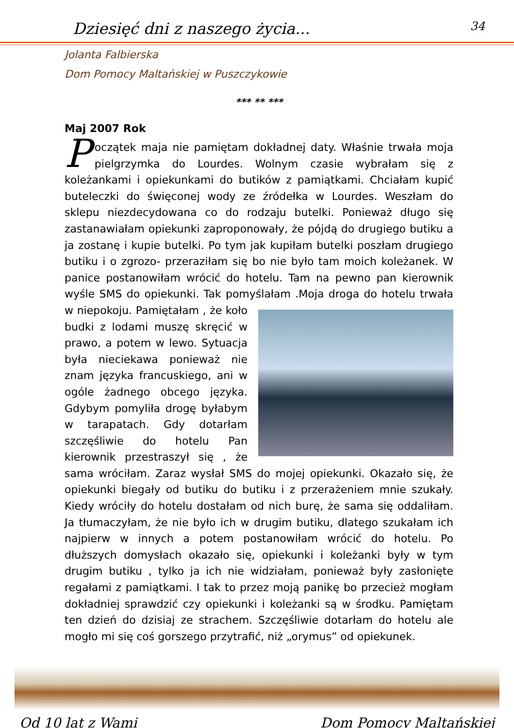Dziesięć dni z naszego życia... 34
Jolanta Falbierska
Dom Pomocy Maltańskiej w Puszczykowie
*** ** ***
Maj 2007 Rok
Początek maja nie pamiętam dokładnej daty. Właśnie trwała moja pielgrzymka do Lourdes. Wolnym czasie wybrałam się z koleżankami i opiekunkami do butików z pamiątkami. Chciałam kupić buteleczki do święconej wody ze źródełka w Lourdes. Weszłam do sklepu niezdecydowana co do rodzaju butelki. Ponieważ długo się zastanawiałam opiekunki zaproponowały, że pójdą do drugiego butiku a ja zostanę i kupie butelki. Po tym jak kupiłam butelki poszłam drugiego butiku i o zgrozo- przeraziłam się bo nie było tam moich koleżanek. W panice postanowiłam wrócić do hotelu. Tam na pewno pan kierownik wyśle SMS do opiekunki. Tak pomyślałam .Moja droga do hotelu trwała w niepokoju. Pamiętałam , że koło budki z lodami muszę skręcić w prawo, a potem w lewo. Sytuacja była nieciekawa ponieważ nie znam języka francuskiego, ani w ogóle żadnego obcego języka. Gdybym pomyliła drogę byłabym w tarapatach. Gdy dotarłam szczęśliwie do hotelu Pan kierownik przestraszył się , że sama wróciłam. Zaraz wysłał SMS do mojej opiekunki. Okazało się, że opiekunki biegały od butiku do butiku i z przerażeniem mnie szukały. Kiedy wróciły do hotelu dostałam od nich burę, że sama się oddaliłam. Ja tłumaczyłam, że nie było ich w drugim butiku, dlatego szukałam ich najpierw w innych a potem postanowiłam wrócić do hotelu. Po dłuższych domysłach okazało się, opiekunki i koleżanki były w tym drugim butiku , tylko ja ich nie widziałam, ponieważ były zasłonięte regałami z pamiątkami. I tak to przez moją panikę bo przecież mogłam dokładniej sprawdzić czy opiekunki i koleżanki są w środku. Pamiętam ten dzień do dzisiaj ze strachem. Szczęśliwie dotarłam do hotelu ale mogło mi się coś gorszego przytrafić, niż „orymus” od opiekunek.
Od 10 lat z Wami Dom Pomocy Maltańskiej